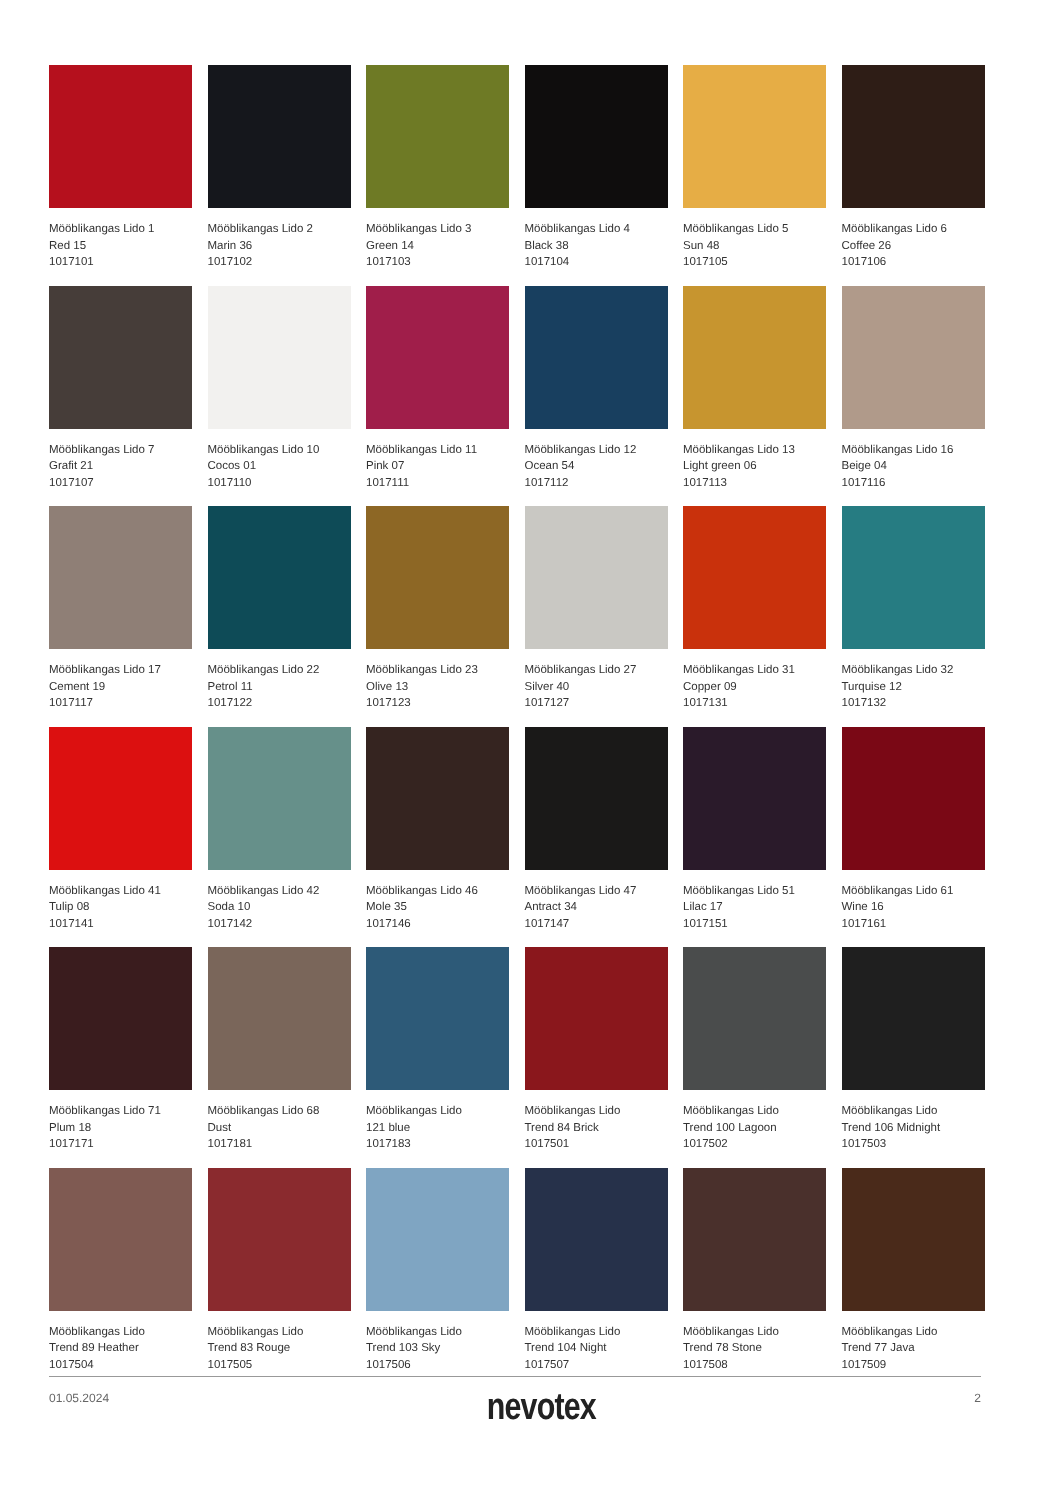Mööblikangas Lido 1
Red 15
1017101
Mööblikangas Lido 2
Marin 36
1017102
Mööblikangas Lido 3
Green 14
1017103
Mööblikangas Lido 4
Black 38
1017104
Mööblikangas Lido 5
Sun 48
1017105
Mööblikangas Lido 6
Coffee 26
1017106
Mööblikangas Lido 7
Grafit 21
1017107
Mööblikangas Lido 10
Cocos 01
1017110
Mööblikangas Lido 11
Pink 07
1017111
Mööblikangas Lido 12
Ocean 54
1017112
Mööblikangas Lido 13
Light green 06
1017113
Mööblikangas Lido 16
Beige 04
1017116
Mööblikangas Lido 17
Cement 19
1017117
Mööblikangas Lido 22
Petrol 11
1017122
Mööblikangas Lido 23
Olive 13
1017123
Mööblikangas Lido 27
Silver 40
1017127
Mööblikangas Lido 31
Copper 09
1017131
Mööblikangas Lido 32
Turquise 12
1017132
Mööblikangas Lido 41
Tulip 08
1017141
Mööblikangas Lido 42
Soda 10
1017142
Mööblikangas Lido 46
Mole 35
1017146
Mööblikangas Lido 47
Antract 34
1017147
Mööblikangas Lido 51
Lilac 17
1017151
Mööblikangas Lido 61
Wine 16
1017161
Mööblikangas Lido 71
Plum 18
1017171
Mööblikangas Lido 68
Dust
1017181
Mööblikangas Lido
121 blue
1017183
Mööblikangas Lido
Trend 84 Brick
1017501
Mööblikangas Lido
Trend 100 Lagoon
1017502
Mööblikangas Lido
Trend 106 Midnight
1017503
Mööblikangas Lido
Trend 89 Heather
1017504
Mööblikangas Lido
Trend 83 Rouge
1017505
Mööblikangas Lido
Trend 103 Sky
1017506
Mööblikangas Lido
Trend 104 Night
1017507
Mööblikangas Lido
Trend 78 Stone
1017508
Mööblikangas Lido
Trend 77 Java
1017509
01.05.2024 nevotex 2